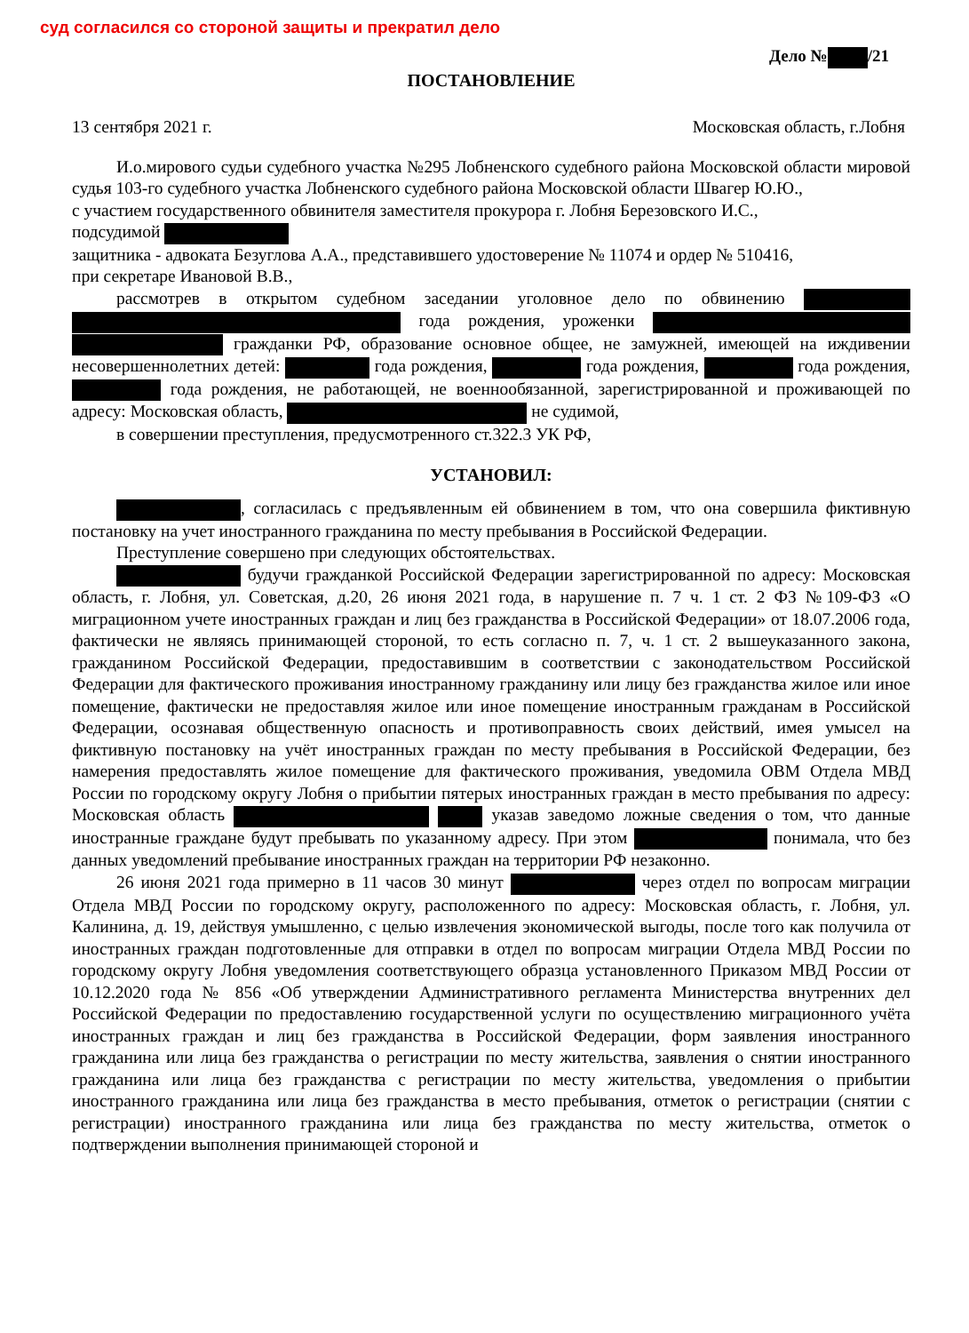суд согласился со стороной защиты и прекратил дело
Дело № /21
ПОСТАНОВЛЕНИЕ
13 сентября 2021 г. Московская область, г.Лобня
И.о.мирового судьи судебного участка №295 Лобненского судебного района Московской области мировой судья 103-го судебного участка Лобненского судебного района Московской области Швагер Ю.Ю.,
с участием государственного обвинителя заместителя прокурора г. Лобня Березовского И.С.,
подсудимой
защитника - адвоката Безуглова А.А., представившего удостоверение № 11074 и ордер № 510416,
при секретаре Ивановой В.В.,
рассмотрев в открытом судебном заседании уголовное дело по обвинению года рождения, уроженки гражданки РФ, образование основное общее, не замужней, имеющей на иждивении несовершеннолетних детей: года рождения, года рождения, года рождения, года рождения, не работающей, не военнообязанной, зарегистрированной и проживающей по адресу: Московская область, не судимой,
в совершении преступления, предусмотренного ст.322.3 УК РФ,
УСТАНОВИЛ:
, согласилась с предъявленным ей обвинением в том, что она совершила фиктивную постановку на учет иностранного гражданина по месту пребывания в Российской Федерации.
Преступление совершено при следующих обстоятельствах.
будучи гражданкой Российской Федерации зарегистрированной по адресу: Московская область, г. Лобня, ул. Советская, д.20, 26 июня 2021 года, в нарушение п. 7 ч. 1 ст. 2 ФЗ №109-ФЗ «О миграционном учете иностранных граждан и лиц без гражданства в Российской Федерации» от 18.07.2006 года, фактически не являясь принимающей стороной, то есть согласно п. 7, ч. 1 ст. 2 вышеуказанного закона, гражданином Российской Федерации, предоставившим в соответствии с законодательством Российской Федерации для фактического проживания иностранному гражданину или лицу без гражданства жилое или иное помещение, фактически не предоставляя жилое или иное помещение иностранным гражданам в Российской Федерации, осознавая общественную опасность и противоправность своих действий, имея умысел на фиктивную постановку на учёт иностранных граждан по месту пребывания в Российской Федерации, без намерения предоставлять жилое помещение для фактического проживания, уведомила ОВМ Отдела МВД России по городскому округу Лобня о прибытии пятерых иностранных граждан в место пребывания по адресу: Московская область указав заведомо ложные сведения о том, что данные иностранные граждане будут пребывать по указанному адресу. При этом понимала, что без данных уведомлений пребывание иностранных граждан на территории РФ незаконно.
26 июня 2021 года примерно в 11 часов 30 минут через отдел по вопросам миграции Отдела МВД России по городскому округу, расположенного по адресу: Московская область, г. Лобня, ул. Калинина, д. 19, действуя умышленно, с целью извлечения экономической выгоды, после того как получила от иностранных граждан подготовленные для отправки в отдел по вопросам миграции Отдела МВД России по городскому округу Лобня уведомления соответствующего образца установленного Приказом МВД России от 10.12.2020 года № 856 «Об утверждении Административного регламента Министерства внутренних дел Российской Федерации по предоставлению государственной услуги по осуществлению миграционного учёта иностранных граждан и лиц без гражданства в Российской Федерации, форм заявления иностранного гражданина или лица без гражданства о регистрации по месту жительства, заявления о снятии иностранного гражданина или лица без гражданства с регистрации по месту жительства, уведомления о прибытии иностранного гражданина или лица без гражданства в место пребывания, отметок о регистрации (снятии с регистрации) иностранного гражданина или лица без гражданства по месту жительства, отметок о подтверждении выполнения принимающей стороной и